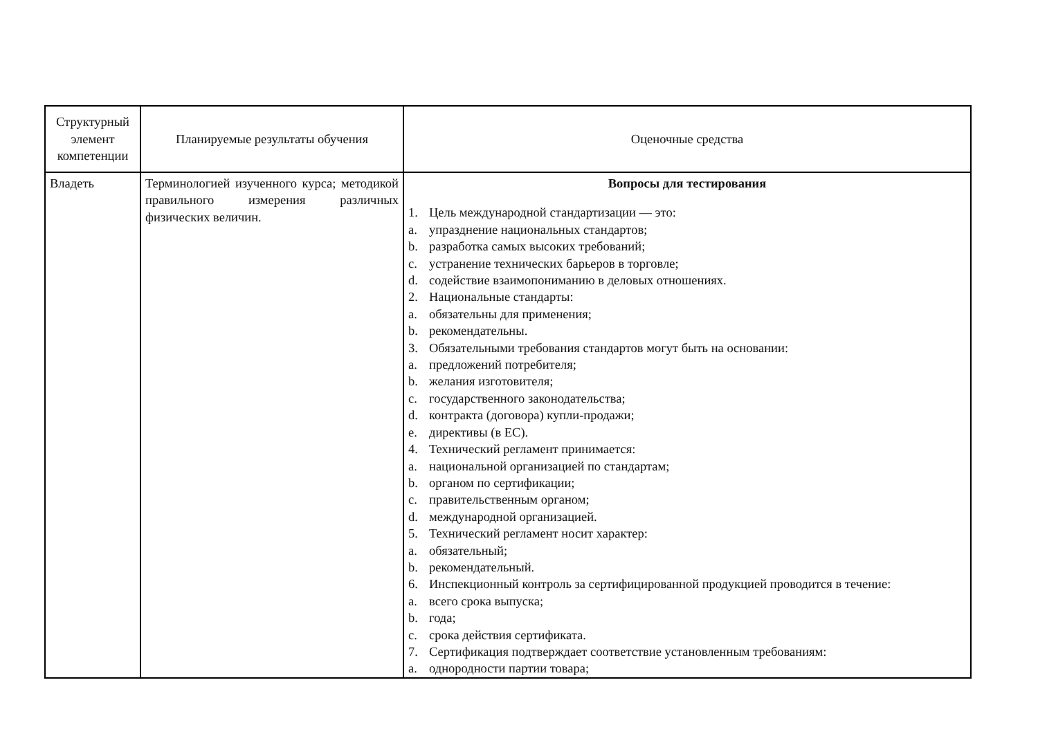| Структурный элемент компетенции | Планируемые результаты обучения | Оценочные средства |
| Владеть | Терминологией изученного курса; методикой правильного измерения различных физических величин. | Вопросы для тестирования 1. Цель международной стандартизации — это: a. упразднение национальных стандартов; b. разработка самых высоких требований; c. устранение технических барьеров в торговле; d. содействие взаимопониманию в деловых отношениях. 2. Национальные стандарты: a. обязательны для применения; b. рекомендательны. 3. Обязательными требования стандартов могут быть на основании: a. предложений потребителя; b. желания изготовителя; c. государственного законодательства; d. контракта (договора) купли-продажи; e. директивы (в ЕС). 4. Технический регламент принимается: a. национальной организацией по стандартам; b. органом по сертификации; c. правительственным органом; d. международной организацией. 5. Технический регламент носит характер: a. обязательный; b. рекомендательный. 6. Инспекционный контроль за сертифицированной продукцией проводится в течение: a. всего срока выпуска; b. года; c. срока действия сертификата. 7. Сертификация подтверждает соответствие установленным требованиям: a. однородности партии товара; |